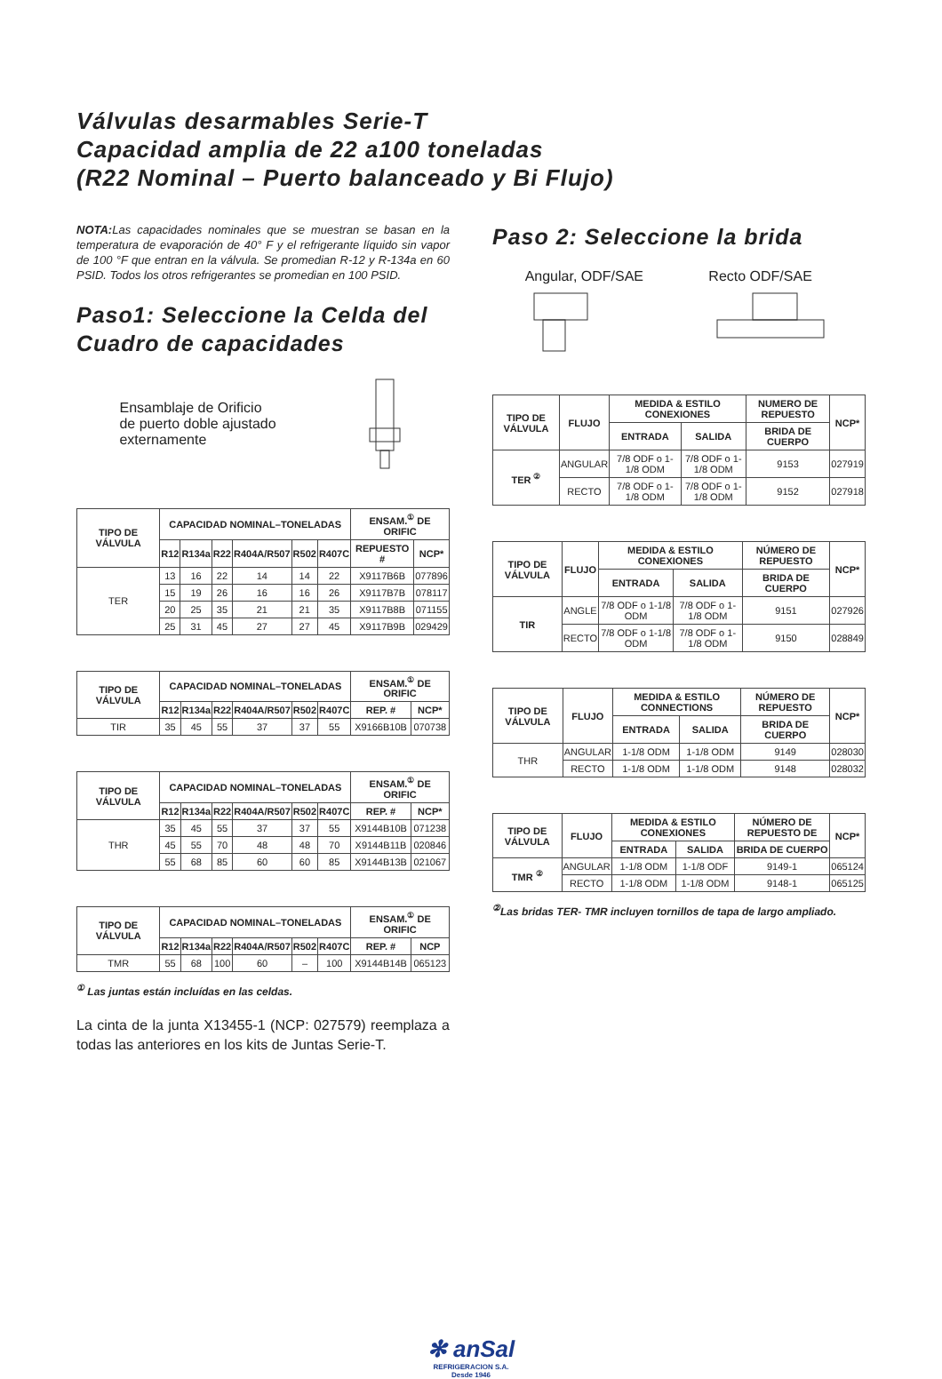Válvulas desarmables Serie-T
Capacidad amplia de 22 a100 toneladas
(R22 Nominal – Puerto balanceado y Bi Flujo)
NOTA: Las capacidades nominales que se muestran se basan en la temperatura de evaporación de 40° F y el refrigerante líquido sin vapor de 100 °F que entran en la válvula. Se promedian R-12 y R-134a en 60 PSID. Todos los otros refrigerantes se promedian en 100 PSID.
Paso1: Seleccione la Celda del Cuadro de capacidades
Ensamblaje de Orificio
de puerto doble ajustado
externamente
| TIPO DE VÁLVULA | CAPACIDAD NOMINAL–TONELADAS | | | | | | ENSAM.<sup>①</sup> DE ORIFIC | |
| --- | --- | --- | --- | --- | --- | --- | --- | --- |
| | R12 | R134a | R22 | R404A/R507 | R502 | R407C | REPUESTO # | NCP* |
| TER | 13 | 16 | 22 | 14 | 14 | 22 | X9117B6B | 077896 |
| | 15 | 19 | 26 | 16 | 16 | 26 | X9117B7B | 078117 |
| | 20 | 25 | 35 | 21 | 21 | 35 | X9117B8B | 071155 |
| | 25 | 31 | 45 | 27 | 27 | 45 | X9117B9B | 029429 |
| TIPO DE VÁLVULA | CAPACIDAD NOMINAL–TONELADAS | | | | | | ENSAM.<sup>①</sup> DE ORIFIC | |
| --- | --- | --- | --- | --- | --- | --- | --- | --- |
| | R12 | R134a | R22 | R404A/R507 | R502 | R407C | REP. # | NCP* |
| TIR | 35 | 45 | 55 | 37 | 37 | 55 | X9166B10B | 070738 |
| TIPO DE VÁLVULA | CAPACIDAD NOMINAL–TONELADAS | | | | | | ENSAM.<sup>①</sup> DE ORIFIC | |
| --- | --- | --- | --- | --- | --- | --- | --- | --- |
| | R12 | R134a | R22 | R404A/R507 | R502 | R407C | REP. # | NCP* |
| THR | 35 | 45 | 55 | 37 | 37 | 55 | X9144B10B | 071238 |
| | 45 | 55 | 70 | 48 | 48 | 70 | X9144B11B | 020846 |
| | 55 | 68 | 85 | 60 | 60 | 85 | X9144B13B | 021067 |
| TIPO DE VÁLVULA | CAPACIDAD NOMINAL–TONELADAS | | | | | | ENSAM.<sup>①</sup> DE ORIFIC | |
| --- | --- | --- | --- | --- | --- | --- | --- | --- |
| | R12 | R134a | R22 | R404A/R507 | R502 | R407C | REP. # | NCP |
| TMR | 55 | 68 | 100 | 60 | – | 100 | X9144B14B | 065123 |
<sup>①</sup> Las juntas están incluídas en las celdas.
La cinta de la junta X13455-1 (NCP: 027579) reemplaza a todas las anteriores en los kits de Juntas Serie-T.
Paso 2: Seleccione la brida
Angular, ODF/SAE
Recto ODF/SAE
| TIPO DE VÁLVULA | FLUJO | MEDIDA & ESTILO CONEXIONES | | NUMERO DE REPUESTO | NCP* |
| --- | --- | --- | --- | --- | --- |
| | | ENTRADA | SALIDA | BRIDA DE CUERPO | |
| TER <sup>②</sup> | ANGULAR | 7/8 ODF o 1-1/8 ODM | 7/8 ODF o 1-1/8 ODM | 9153 | 027919 |
| | RECTO | 7/8 ODF o 1-1/8 ODM | 7/8 ODF o 1-1/8 ODM | 9152 | 027918 |
| TIPO DE VÁLVULA | FLUJO | MEDIDA & ESTILO CONEXIONES | | NÚMERO DE REPUESTO | NCP* |
| --- | --- | --- | --- | --- | --- |
| | | ENTRADA | SALIDA | BRIDA DE CUERPO | |
| TIR | ANGLE | 7/8 ODF o 1-1/8 ODM | 7/8 ODF o 1-1/8 ODM | 9151 | 027926 |
| | RECTO | 7/8 ODF o 1-1/8 ODM | 7/8 ODF o 1-1/8 ODM | 9150 | 028849 |
| TIPO DE VÁLVULA | FLUJO | MEDIDA & ESTILO CONNECTIONS | | NÚMERO DE REPUESTO | NCP* |
| --- | --- | --- | --- | --- | --- |
| | | ENTRADA | SALIDA | BRIDA DE CUERPO | |
| THR | ANGULAR | 1-1/8 ODM | 1-1/8 ODM | 9149 | 028030 |
| | RECTO | 1-1/8 ODM | 1-1/8 ODM | 9148 | 028032 |
| TIPO DE VÁLVULA | FLUJO | MEDIDA & ESTILO CONEXIONES | | NÚMERO DE REPUESTO DE | NCP* |
| --- | --- | --- | --- | --- | --- |
| | | ENTRADA | SALIDA | BRIDA DE CUERPO | |
| TMR <sup>②</sup> | ANGULAR | 1-1/8 ODM | 1-1/8 ODF | 9149-1 | 065124 |
| | RECTO | 1-1/8 ODM | 1-1/8 ODM | 9148-1 | 065125 |
<sup>②</sup>Las bridas TER- TMR incluyen tornillos de tapa de largo ampliado.
✻ anSal
REFRIGERACION S.A.
Desde 1946